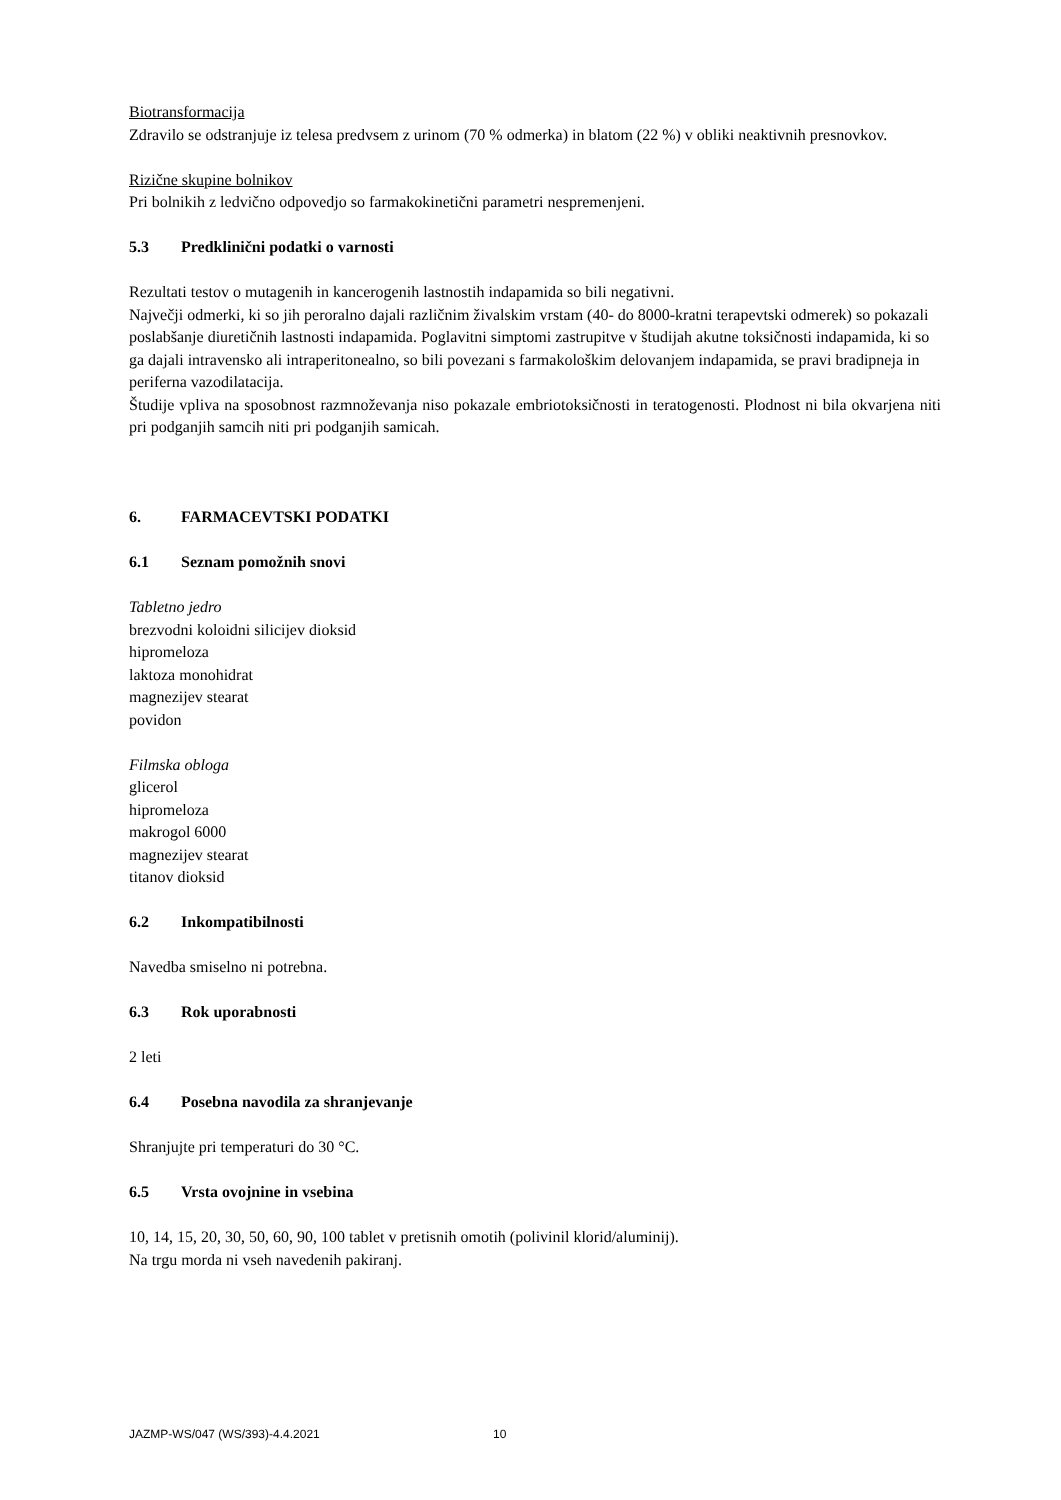Biotransformacija
Zdravilo se odstranjuje iz telesa predvsem z urinom (70 % odmerka) in blatom (22 %) v obliki neaktivnih presnovkov.
Rizične skupine bolnikov
Pri bolnikih z ledvično odpovedjo so farmakokinetični parametri nespremenjeni.
5.3 Predklinični podatki o varnosti
Rezultati testov o mutagenih in kancerogenih lastnostih indapamida so bili negativni.
Največji odmerki, ki so jih peroralno dajali različnim živalskim vrstam (40- do 8000-kratni terapevtski odmerek) so pokazali poslabšanje diuretičnih lastnosti indapamida. Poglavitni simptomi zastrupitve v študijah akutne toksičnosti indapamida, ki so ga dajali intravensko ali intraperitonealno, so bili povezani s farmakološkim delovanjem indapamida, se pravi bradipneja in periferna vazodilatacija.
Študije vpliva na sposobnost razmnoževanja niso pokazale embriotoksičnosti in teratogenosti. Plodnost ni bila okvarjena niti pri podganjih samcih niti pri podganjih samicah.
6. FARMACEVTSKI PODATKI
6.1 Seznam pomožnih snovi
Tabletno jedro
brezvodni koloidni silicijev dioksid
hipromeloza
laktoza monohidrat
magnezijev stearat
povidon
Filmska obloga
glicerol
hipromeloza
makrogol 6000
magnezijev stearat
titanov dioksid
6.2 Inkompatibilnosti
Navedba smiselno ni potrebna.
6.3 Rok uporabnosti
2 leti
6.4 Posebna navodila za shranjevanje
Shranjujte pri temperaturi do 30 °C.
6.5 Vrsta ovojnine in vsebina
10, 14, 15, 20, 30, 50, 60, 90, 100 tablet v pretisnih omotih (polivinil klorid/aluminij).
Na trgu morda ni vseh navedenih pakiranj.
JAZMP-WS/047 (WS/393)-4.4.2021 10